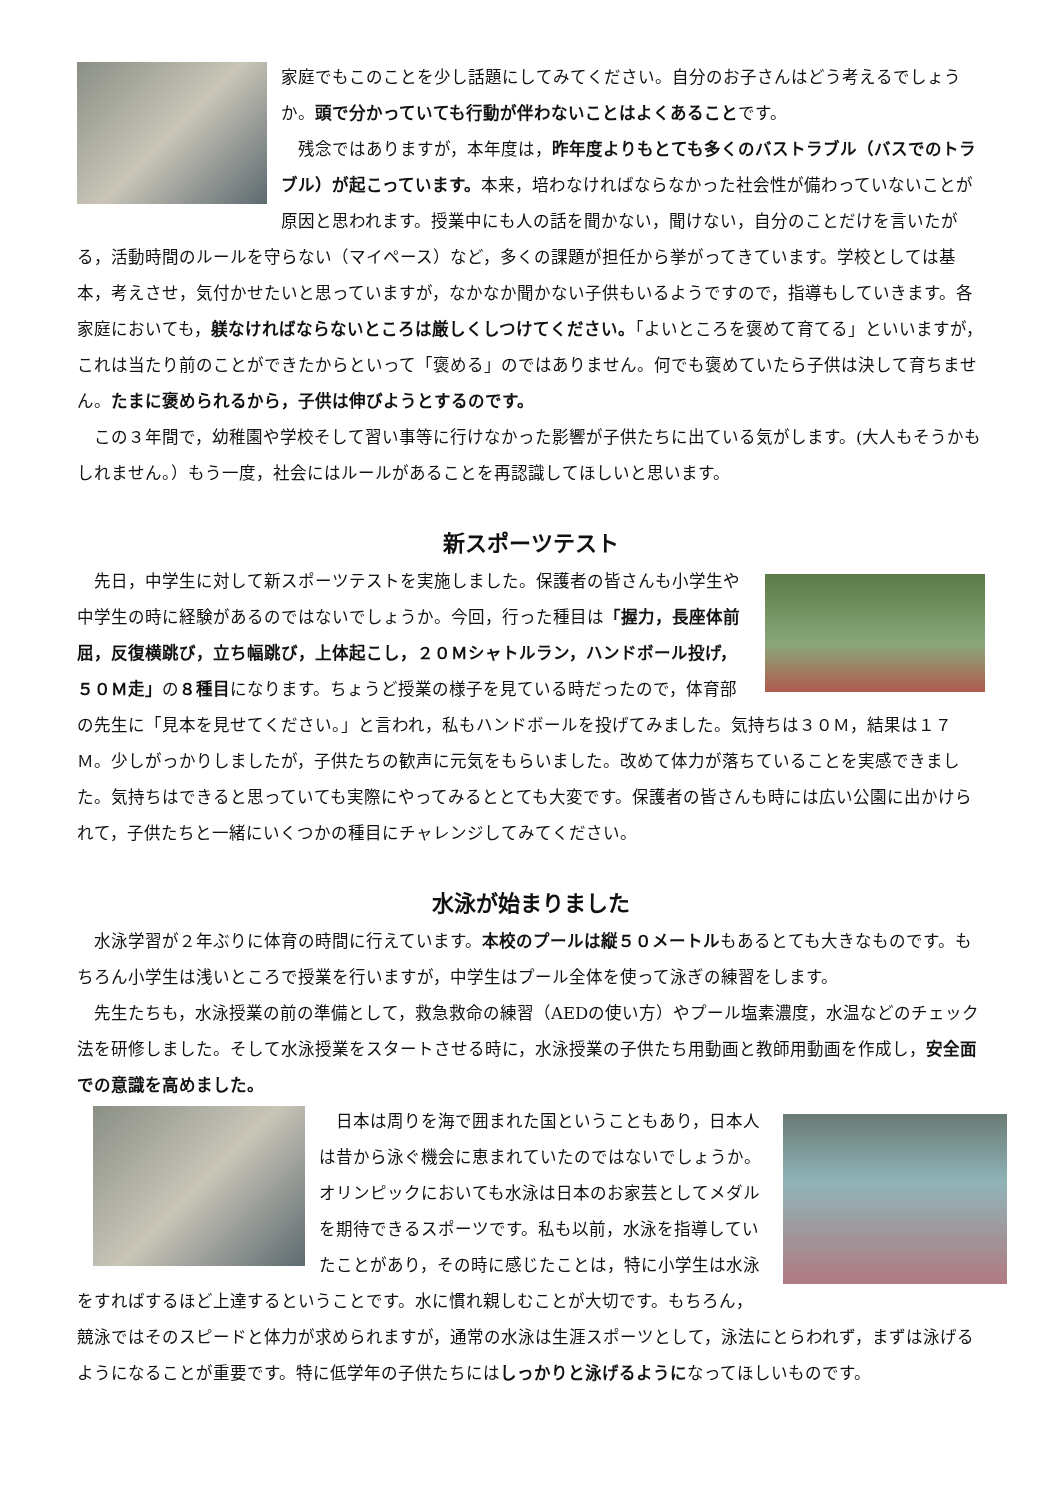家庭でもこのことを少し話題にしてみてください。自分のお子さんはどう考えるでしょうか。頭で分かっていても行動が伴わないことはよくあることです。
　残念ではありますが，本年度は，昨年度よりもとても多くのバストラブル（バスでのトラブル）が起こっています。本来，培わなければならなかった社会性が備わっていないことが原因と思われます。授業中にも人の話を聞かない，聞けない，自分のことだけを言いたがる，活動時間のルールを守らない（マイペース）など，多くの課題が担任から挙がってきています。学校としては基本，考えさせ，気付かせたいと思っていますが，なかなか聞かない子供もいるようですので，指導もしていきます。各家庭においても，躾なければならないところは厳しくしつけてください。「よいところを褒めて育てる」といいますが，これは当たり前のことができたからといって「褒める」のではありません。何でも褒めていたら子供は決して育ちません。たまに褒められるから，子供は伸びようとするのです。
　この３年間で，幼稚園や学校そして習い事等に行けなかった影響が子供たちに出ている気がします。(大人もそうかもしれません。）もう一度，社会にはルールがあることを再認識してほしいと思います。
新スポーツテスト
　先日，中学生に対して新スポーツテストを実施しました。保護者の皆さんも小学生や中学生の時に経験があるのではないでしょうか。今回，行った種目は「握力，長座体前屈，反復横跳び，立ち幅跳び，上体起こし，２０Ｍシャトルラン，ハンドボール投げ，５０Ｍ走」の８種目になります。ちょうど授業の様子を見ている時だったので，体育部の先生に「見本を見せてください。」と言われ，私もハンドボールを投げてみました。気持ちは３０Ｍ，結果は１７Ｍ。少しがっかりしましたが，子供たちの歓声に元気をもらいました。改めて体力が落ちていることを実感できました。気持ちはできると思っていても実際にやってみるととても大変です。保護者の皆さんも時には広い公園に出かけられて，子供たちと一緒にいくつかの種目にチャレンジしてみてください。
水泳が始まりました
　水泳学習が２年ぶりに体育の時間に行えています。本校のプールは縦５０メートルもあるとても大きなものです。もちろん小学生は浅いところで授業を行いますが，中学生はプール全体を使って泳ぎの練習をします。
　先生たちも，水泳授業の前の準備として，救急救命の練習（AEDの使い方）やプール塩素濃度，水温などのチェック法を研修しました。そして水泳授業をスタートさせる時に，水泳授業の子供たち用動画と教師用動画を作成し，安全面での意識を高めました。
　日本は周りを海で囲まれた国ということもあり，日本人は昔から泳ぐ機会に恵まれていたのではないでしょうか。オリンピックにおいても水泳は日本のお家芸としてメダルを期待できるスポーツです。私も以前，水泳を指導していたことがあり，その時に感じたことは，特に小学生は水泳をすればするほど上達するということです。水に慣れ親しむことが大切です。もちろん，競泳ではそのスピードと体力が求められますが，通常の水泳は生涯スポーツとして，泳法にとらわれず，まずは泳げるようになることが重要です。特に低学年の子供たちにはしっかりと泳げるようになってほしいものです。